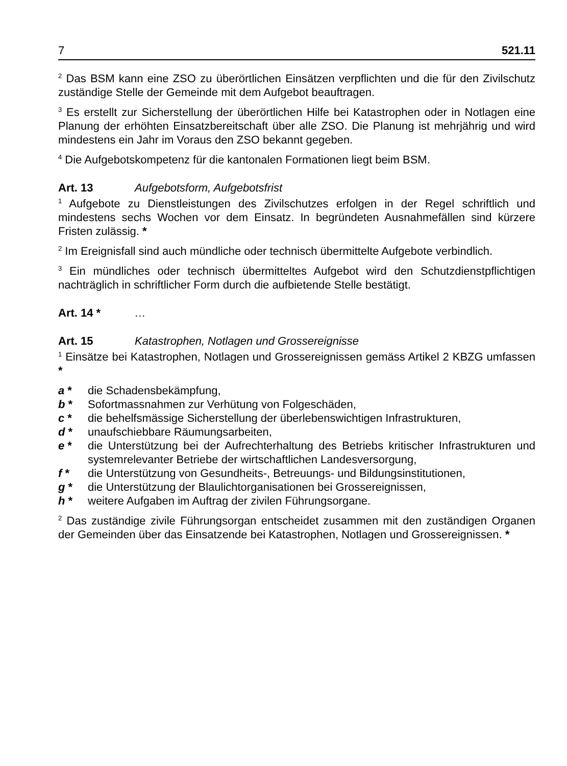7 521.11
<sup>2</sup> Das BSM kann eine ZSO zu überörtlichen Einsätzen verpflichten und die für den Zivilschutz zuständige Stelle der Gemeinde mit dem Aufgebot beauftragen.
<sup>3</sup> Es erstellt zur Sicherstellung der überörtlichen Hilfe bei Katastrophen oder in Notlagen eine Planung der erhöhten Einsatzbereitschaft über alle ZSO. Die Planung ist mehrjährig und wird mindestens ein Jahr im Voraus den ZSO bekannt gegeben.
<sup>4</sup> Die Aufgebotskompetenz für die kantonalen Formationen liegt beim BSM.
Art. 13 Aufgebotsform, Aufgebotsfrist
<sup>1</sup> Aufgebote zu Dienstleistungen des Zivilschutzes erfolgen in der Regel schriftlich und mindestens sechs Wochen vor dem Einsatz. In begründeten Ausnahmefällen sind kürzere Fristen zulässig. *
<sup>2</sup> Im Ereignisfall sind auch mündliche oder technisch übermittelte Aufgebote verbindlich.
<sup>3</sup> Ein mündliches oder technisch übermitteltes Aufgebot wird den Schutzdienstpflichtigen nachträglich in schriftlicher Form durch die aufbietende Stelle bestätigt.
Art. 14 * …
Art. 15 Katastrophen, Notlagen und Grossereignisse
<sup>1</sup> Einsätze bei Katastrophen, Notlagen und Grossereignissen gemäss Artikel 2 KBZG umfassen *
a * die Schadensbekämpfung,
b * Sofortmassnahmen zur Verhütung von Folgeschäden,
c * die behelfsmässige Sicherstellung der überlebenswichtigen Infrastrukturen,
d * unaufschiebbare Räumungsarbeiten,
e * die Unterstützung bei der Aufrechterhaltung des Betriebs kritischer Infrastrukturen und systemrelevanter Betriebe der wirtschaftlichen Landesversorgung,
f * die Unterstützung von Gesundheits-, Betreuungs- und Bildungsinstitutionen,
g * die Unterstützung der Blaulichtorganisationen bei Grossereignissen,
h * weitere Aufgaben im Auftrag der zivilen Führungsorgane.
<sup>2</sup> Das zuständige zivile Führungsorgan entscheidet zusammen mit den zuständigen Organen der Gemeinden über das Einsatzende bei Katastrophen, Notlagen und Grossereignissen. *